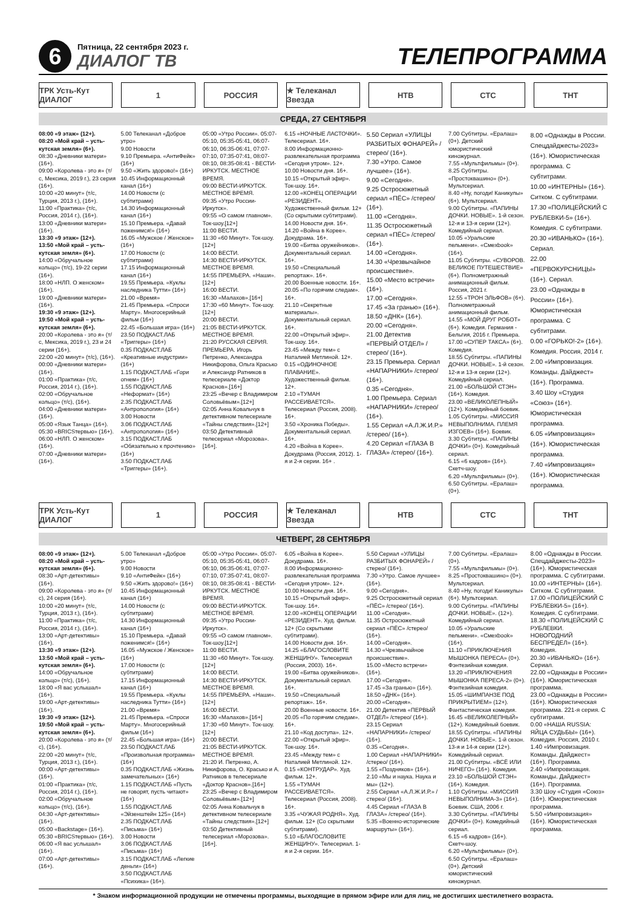6
Пятница, 22 сентября 2023 г.
ДИАЛОГ ТВ
ТЕЛЕПРОГРАММА
ТРК Усть-Кут ДИАЛОГ 1 РОССИЯ ★ Телеканал Звезда НТВ СТС ТНТ
СРЕДА, 27 СЕНТЯБРЯ
08:00 «9 этаж» (12+).
08:20 «Мой край – усть-кутская земля» (6+).
08:30 «Дневники матери» (16+).
09:00 «Королева - это я» (т/с, Мексика, 2019 г.), 23 серия (16+).
10:00 «20 минут» (т/с, Турция, 2013 г.), (16+).
11:00 «Практика» (т/с, Россия, 2014 г.), (16+).
13:00 «Дневники матери» (16+).
13:30 «9 этаж» (12+).
13:50 «Мой край – усть-кутская земля» (6+).
14:00 «Обручальное кольцо» (т/с), 19-22 серии (16+).
18:00 «НЛП. О женском» (16+).
19:00 «Дневники матери» (16+).
19:30 «9 этаж» (12+).
19:50 «Мой край – усть-кутская земля» (6+).
20:00 «Королева - это я» (т/с, Мексика, 2019 г.), 23 и 24 серии (16+).
22:00 «20 минут» (т/с), (16+).
00:00 «Дневники матери» (16+).
01:00 «Практика» (т/с, Россия, 2014 г.), (16+).
02:00 «Обручальное кольцо» (т/с), (16+).
04:00 «Дневники матери» (16+).
05:00 «Язык Танца» (16+).
05:30 «BRICSтервью» (16+).
06:00 «НЛП. О женском» (16+).
07:00 «Дневники матери» (16+).
5.00 Телеканал «Доброе утро»
9.00 Новости
9.10 Премьера. «АнтиФейк» (16+)
9.50 «Жить здорово!» (16+)
10.45 Информационный канал (16+)
14.00 Новости (с субтитрами)
14.30 Информационный канал (16+)
15.10 Премьера. «Давай поженимся!» (16+)
16.05 «Мужское / Женское» (16+)
17.00 Новости (с субтитрами)
17.15 Информационный канал (16+)
19.55 Премьера. «Куклы наследника Тутти» (16+)
21.00 «Время»
21.45 Премьера. «Спроси Марту». Многосерийный фильм (16+)
22.45 «Большая игра» (16+)
23.50 ПОДКАСТ.ЛАБ «Триггеры» (16+)
0.35 ПОДКАСТ.ЛАБ «Креативные индустрии» (16+)
1.15 ПОДКАСТ.ЛАБ «Гори огнем» (16+)
1.55 ПОДКАСТ.ЛАБ «Неформат» (16+)
2.35 ПОДКАСТ.ЛАБ «Антропология» (16+)
3.00 Новости
3.06 ПОДКАСТ.ЛАБ «Антропология» (16+)
3.15 ПОДКАСТ.ЛАБ «Обязательно к прочтению» (16+)
3.50 ПОДКАСТ.ЛАБ «Триггеры» (16+).
05:00 «Утро России». 05:07-05:10, 05:35-05:41, 06:07-06:10, 06:35-06:41, 07:07-07:10, 07:35-07:41, 08:07-08:10, 08:35-08:41 - ВЕСТИ-ИРКУТСК. МЕСТНОЕ ВРЕМЯ.
09:00 ВЕСТИ-ИРКУТСК. МЕСТНОЕ ВРЕМЯ.
09:35 «Утро России-Иркутск».
09:55 «О самом главном». Ток-шоу.[12+]
11:00 ВЕСТИ.
11:30 «60 Минут». Ток-шоу.[12+]
14:00 ВЕСТИ.
14:30 ВЕСТИ-ИРКУТСК. МЕСТНОЕ ВРЕМЯ.
14:55 ПРЕМЬЕРА. «Наши».[12+]
16:00 ВЕСТИ.
16:30 «Малахов».[16+]
17:30 «60 Минут». Ток-шоу.[12+]
20:00 ВЕСТИ.
21:05 ВЕСТИ-ИРКУТСК. МЕСТНОЕ ВРЕМЯ.
21:20 РУССКАЯ СЕРИЯ. ПРЕМЬЕРА. Игорь Петренко, Александра Никифорова, Ольга Красько и Александр Ратников в телесериале «Доктор Краснов».[16+]
23:25 «Вечер с Владимиром Соловьёвым».[12+]
02:05 Анна Ковальчук в детективном телесериале «Тайны следствия».[12+]
03:50 Детективный телесериал «Морозова».[16+].
6.15 «НОЧНЫЕ ЛАСТОЧКИ». Телесериал. 16+.
8.00 Информационно-развлекательная программа «Сегодня утром». 12+.
10.00 Новости дня. 16+.
10.15 «Открытый эфир». Ток-шоу. 16+.
12.00 «КОНЕЦ ОПЕРАЦИИ «РЕЗИДЕНТ». Художественный фильм. 12+ (Со скрытыми субтитрами).
14.00 Новости дня. 16+.
14.20 «Война в Корее». Докудрама. 16+.
19.00 «Битва оружейников». Документальный сериал. 16+.
19.50 «Специальный репортаж». 16+.
20.00 Военные новости. 16+.
20.05 «По горячим следам». 16+.
21.10 «Секретные материалы». Документальный сериал. 16+.
22.00 «Открытый эфир». Ток-шоу. 16+.
23.45 «Между тем» с Наталией Метлиной. 12+.
0.15 «ОДИНОЧНОЕ ПЛАВАНИЕ». Художественный фильм. 12+.
2.10 «ТУМАН РАССЕИВАЕТСЯ». Телесериал (Россия, 2008). 16+.
3.50 «Хроника Победы». Документальный сериал. 16+.
4.20 «Война в Корее». Докудрама (Россия, 2012). 1-я и 2-я серии. 16+ .
5.50 Сериал «УЛИЦЫ РАЗБИТЫХ ФОНАРЕЙ» /стерео/ (16+).
7.30 «Утро. Самое лучшее» (16+).
9.00 «Сегодня».
9.25 Остросюжетный сериал «ПЁС» /стерео/ (16+).
11.00 «Сегодня».
11.35 Остросюжетный сериал «ПЁС» /стерео/ (16+).
14.00 «Сегодня».
14.30 «Чрезвычайное происшествие».
15.00 «Место встречи» (16+).
17.00 «Сегодня».
17.45 «За гранью» (16+).
18.50 «ДНК» (16+).
20.00 «Сегодня».
21.00 Детектив «ПЕРВЫЙ ОТДЕЛ» /стерео/ (16+).
23.15 Премьера. Сериал «НАПАРНИКИ» /стерео/ (16+).
0.35 «Сегодня».
1.00 Премьера. Сериал «НАПАРНИКИ» /стерео/ (16+).
1.55 Сериал «А.Л.Ж.И.Р.» /стерео/ (16+).
4.20 Сериал «ГЛАЗА В ГЛАЗА» /стерео/ (16+).
7.00 Субтитры. «Ералаш» (0+). Детский юмористический киножурнал.
7.55 «Мультфильмы» (0+).
8.25 Субтитры. «Простоквашино» (0+). Мультсериал.
8.40 «Ну, погоди! Каникулы» (6+). Мультсериал.
9.00 Субтитры. «ПАПИНЫ ДОЧКИ. НОВЫЕ». 1-й сезон. 12-я и 13-я серии (12+). Комедийный сериал.
10.05 «Уральские пельмени». «Смехbook» (16+).
11.05 Субтитры. «СУВОРОВ. ВЕЛИКОЕ ПУТЕШЕСТВИЕ» (6+). Полнометражный анимационный фильм. Россия, 2021 г.
12.55 «ТРОН ЭЛЬФОВ» (6+). Полнометражный анимационный фильм.
14.55 «МОЙ ДРУГ РОБОТ» (6+). Комедия. Германия - Бельгия, 2016 г. Премьера.
17.00 «СУПЕР ТАКСА» (6+). Комедия.
18.55 Субтитры. «ПАПИНЫ ДОЧКИ. НОВЫЕ». 1-й сезон. 12-я и 13-я серии (12+). Комедийный сериал.
21.00 «БОЛЬШОЙ СТЭН» (16+). Комедия.
23.00 «ВЕЛИКОЛЕПНЫЙ» (12+). Комедийный боевик.
1.05 Субтитры. «МИССИЯ НЕВЫПОЛНИМА. ПЛЕМЯ ИЗГОЕВ» (16+). Боевик.
3.30 Субтитры. «ПАПИНЫ ДОЧКИ» (0+). Комедийный сериал.
6.15 «6 кадров» (16+). Скетч-шоу.
6.20 «Мультфильмы» (0+).
6.50 Субтитры. «Ералаш» (0+).
8.00 «Однажды в России. Спецдайджесты-2023» (16+). Юмористическая программа. С субтитрами.
10.00 «ИНТЕРНЫ» (16+). Ситком. С субтитрами.
17.30 «ПОЛИЦЕЙСКИЙ С РУБЛЕВКИ-5» (16+). Комедия. С субтитрами.
20.30 «ИВАНЬКО» (16+). Сериал.
22.00 «ПЕРВОКУРСНИЦЫ» (16+). Сериал.
23.00 «Однажды в России» (16+). Юмористическая программа. С субтитрами.
0.00 «ГОРЬКО!-2» (16+). Комедия. Россия, 2014 г.
2.00 «Импровизация. Команды. Дайджест» (16+). Программа.
3.40 Шоу «Студия «Союз» (16+). Юмористическая программа.
6.05 «Импровизация» (16+). Юмористическая программа.
7.40 «Импровизация» (16+). Юмористическая программа.
ТРК Усть-Кут ДИАЛОГ 1 РОССИЯ ★ Телеканал Звезда НТВ СТС ТНТ
ЧЕТВЕРГ, 28 СЕНТЯБРЯ
08:00 «9 этаж» (12+).
08:20 «Мой край – усть-кутская земля» (6+).
08:30 «Арт-детективы» (16+).
09:00 «Королева - это я» (т/с), 24 серия (16+).
10:00 «20 минут» (т/с, Турция, 2013 г.), (16+).
11:00 «Практика» (т/с, Россия, 2014 г.), (16+).
13:00 «Арт-детективы» (16+).
13:30 «9 этаж» (12+).
13:50 «Мой край – усть-кутская земля» (6+).
14:00 «Обручальное кольцо» (т/с), (16+).
18:00 «Я вас услышал» (16+).
19:00 «Арт-детективы» (16+).
19:30 «9 этаж» (12+).
19:50 «Мой край – усть-кутская земля» (6+).
20:00 «Королева - это я» (т/с), (16+).
22:00 «20 минут» (т/с, Турция, 2013 г.), (16+).
00:00 «Арт-детективы» (16+).
01:00 «Практика» (т/с, Россия, 2014 г.), (16+).
02:00 «Обручальное кольцо» (т/с), (16+).
04:30 «Арт-детективы» (16+).
05:00 «Backstage» (16+).
05:30 «BRICSтервью» (16+).
06:00 «Я вас услышал» (16+).
07:00 «Арт-детективы» (16+).
5.00 Телеканал «Доброе утро»
9.00 Новости
9.10 «АнтиФейк» (16+)
9.50 «Жить здорово!» (16+)
10.45 Информационный канал (16+)
14.00 Новости (с субтитрами)
14.30 Информационный канал (16+)
15.10 Премьера. «Давай поженимся!» (16+)
16.05 «Мужское / Женское» (16+)
17.00 Новости (с субтитрами)
17.15 Информационный канал (16+)
19.55 Премьера. «Куклы наследника Тутти» (16+)
21.00 «Время»
21.45 Премьера. «Спроси Марту». Многосерийный фильм (16+)
22.45 «Большая игра» (16+)
23.50 ПОДКАСТ.ЛАБ «Произвольная программа» (16+)
0.35 ПОДКАСТ.ЛАБ «Жизнь замечательных» (16+)
1.15 ПОДКАСТ.ЛАБ «Пусть не говорят, пусть читают» (16+)
1.55 ПОДКАСТ.ЛАБ «Эйзенштейн 125» (16+)
2.35 ПОДКАСТ.ЛАБ «Письма» (16+)
3.00 Новости
3.06 ПОДКАСТ.ЛАБ «Письма» (16+)
3.15 ПОДКАСТ.ЛАБ «Легкие деньги» (16+)
3.50 ПОДКАСТ.ЛАБ «Психика» (16+).
05:00 «Утро России». 05:07-05:10, 05:35-05:41, 06:07-06:10, 06:35-06:41, 07:07-07:10, 07:35-07:41, 08:07-08:10, 08:35-08:41 - ВЕСТИ-ИРКУТСК. МЕСТНОЕ ВРЕМЯ.
09:00 ВЕСТИ-ИРКУТСК. МЕСТНОЕ ВРЕМЯ.
09:35 «Утро России-Иркутск».
09:55 «О самом главном». Ток-шоу.[12+]
11:00 ВЕСТИ.
11:30 «60 Минут». Ток-шоу.[12+]
14:00 ВЕСТИ.
14:30 ВЕСТИ-ИРКУТСК. МЕСТНОЕ ВРЕМЯ.
14:55 ПРЕМЬЕРА. «Наши».[12+]
16:00 ВЕСТИ.
16:30 «Малахов».[16+]
17:30 «60 Минут». Ток-шоу.[12+]
20:00 ВЕСТИ.
21:05 ВЕСТИ-ИРКУТСК. МЕСТНОЕ ВРЕМЯ.
21:20 И. Петренко, А. Никифорова, О. Красько и А. Ратников в телесериале «Доктор Краснов».[16+]
23:25 «Вечер с Владимиром Соловьёвым».[12+]
02:05 Анна Ковальчук в детективном телесериале «Тайны следствия».[12+]
03:50 Детективный телесериал «Морозова».[16+].
6.05 «Война в Корее». Докудрама. 16+.
8.00 Информационно-развлекательная программа «Сегодня утром». 12+.
10.00 Новости дня. 16+.
10.15 «Открытый эфир». Ток-шоу. 16+.
12.00 «КОНЕЦ ОПЕРАЦИИ «РЕЗИДЕНТ». Худ. фильм. 12+ (Со скрытыми субтитрами).
14.00 Новости дня. 16+.
14.25 «БЛАГОСЛОВИТЕ ЖЕНЩИНУ». Телесериал (Россия, 2003). 16+.
19.00 «Битва оружейников». Документальный сериал. 16+.
19.50 «Специальный репортаж». 16+.
20.00 Военные новости. 16+.
20.05 «По горячим следам». 16+.
21.10 «Код доступа». 12+.
22.00 «Открытый эфир». Ток-шоу. 16+.
23.45 «Между тем» с Наталией Метлиной. 12+.
0.15 «КОНТРУДАР». Худ. фильм. 12+.
1.55 «ТУМАН РАССЕИВАЕТСЯ». Телесериал (Россия, 2008). 16+.
3.35 «ЧУЖАЯ РОДНЯ». Худ. фильм. 12+ (Со скрытыми субтитрами).
5.10 «БЛАГОСЛОВИТЕ ЖЕНЩИНУ». Телесериал. 1-я и 2-я серии. 16+.
5.50 Сериал «УЛИЦЫ РАЗБИТЫХ ФОНАРЕЙ» /стерео/ (16+).
7.30 «Утро. Самое лучшее» (16+).
9.00 «Сегодня».
9.25 Остросюжетный сериал «ПЁС» /стерео/ (16+).
11.00 «Сегодня».
11.35 Остросюжетный сериал «ПЁС» /стерео/ (16+).
14.00 «Сегодня».
14.30 «Чрезвычайное происшествие».
15.00 «Место встречи» (16+).
17.00 «Сегодня».
17.45 «За гранью» (16+).
18.50 «ДНК» (16+).
20.00 «Сегодня».
21.00 Детектив «ПЕРВЫЙ ОТДЕЛ» /стерео/ (16+).
23.15 Сериал «НАПАРНИКИ» /стерео/ (16+).
0.35 «Сегодня».
1.00 Сериал «НАПАРНИКИ» /стерео/ (16+).
1.55 «Поздняков» (16+).
2.10 «Мы и наука. Наука и мы» (12+).
2.55 Сериал «А.Л.Ж.И.Р.» /стерео/ (16+).
4.45 Сериал «ГЛАЗА В ГЛАЗА» /стерео/ (16+).
5.35 «Военно-исторические маршруты» (16+).
7.00 Субтитры. «Ералаш» (0+).
7.55 «Мультфильмы» (0+).
8.25 «Простоквашино» (0+). Мультсериал.
8.40 «Ну, погоди! Каникулы» (6+). Мультсериал.
9.00 Субтитры. «ПАПИНЫ ДОЧКИ. НОВЫЕ». (12+). Комедийный сериал.
10.05 «Уральские пельмени». «Смехbook» (16+).
11.10 «ПРИКЛЮЧЕНИЯ МЫШОНКА ПЕРЕСА» (0+). Фэнтезийная комедия.
13.20 «ПРИКЛЮЧЕНИЯ МЫШОНКА ПЕРЕСА-2» (0+). Фэнтезийная комедия.
15.05 «ШИМПАНЗЕ ПОД ПРИКРЫТИЕМ» (12+). Фантастическая комедия.
16.45 «ВЕЛИКОЛЕПНЫЙ» (12+). Комедийный боевик.
18.55 Субтитры. «ПАПИНЫ ДОЧКИ. НОВЫЕ». 1-й сезон. 13-я и 14-я серии (12+). Комедийный сериал.
21.00 Субтитры. «ВСЁ ИЛИ НИЧЕГО» (16+). Комедия.
23.10 «БОЛЬШОЙ СТЭН» (16+). Комедия.
1.10 Субтитры. «МИССИЯ НЕВЫПОЛНИМА-3» (16+). Боевик. США, 2006 г.
3.30 Субтитры. «ПАПИНЫ ДОЧКИ» (0+). Комедийный сериал.
6.15 «6 кадров» (16+). Скетч-шоу.
6.20 «Мультфильмы» (0+).
6.50 Субтитры. «Ералаш» (0+). Детский юмористический киножурнал.
8.00 «Однажды в России. Спецдайджесты-2023» (16+). Юмористическая программа. С субтитрами.
10.00 «ИНТЕРНЫ» (16+). Ситком. С субтитрами.
17.00 «ПОЛИЦЕЙСКИЙ С РУБЛЕВКИ-5» (16+). Комедия. С субтитрами.
18.30 «ПОЛИЦЕЙСКИЙ С РУБЛЕВКИ. НОВОГОДНИЙ БЕСПРЕДЕЛ» (16+). Комедия.
20.30 «ИВАНЬКО» (16+). Сериал.
22.00 «Однажды в России» (16+). Юмористическая программа.
23.00 «Однажды в России» (16+). Юмористическая программа. 221-я серия. С субтитрами.
0.00 «НАША RUSSIA: ЯЙЦА СУДЬБЫ» (16+). Комедия. Россия, 2010 г.
1.40 «Импровизация. Команды. Дайджест» (16+). Программа.
2.40 «Импровизация. Команды. Дайджест» (16+). Программа.
3.30 Шоу «Студия «Союз» (16+). Юмористическая программа.
5.50 «Импровизация» (16+). Юмористическая программа.
* Знаком информационной продукции не отмечены программы, выходящие в прямом эфире или для лиц, не достигших шестилетнего возраста.